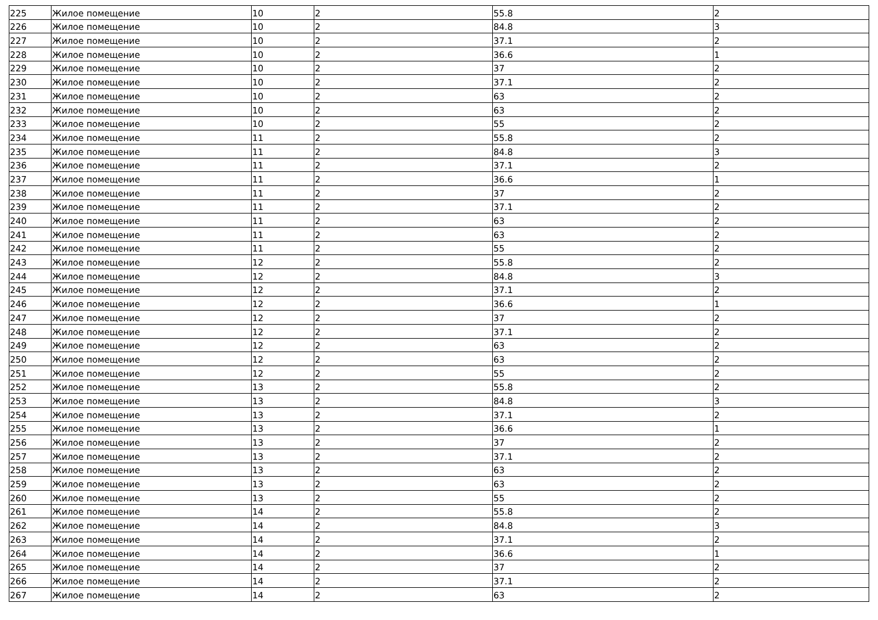| 225 | Жилое помещение | 10 | 2 | 55.8 | 2 |
| 226 | Жилое помещение | 10 | 2 | 84.8 | 3 |
| 227 | Жилое помещение | 10 | 2 | 37.1 | 2 |
| 228 | Жилое помещение | 10 | 2 | 36.6 | 1 |
| 229 | Жилое помещение | 10 | 2 | 37 | 2 |
| 230 | Жилое помещение | 10 | 2 | 37.1 | 2 |
| 231 | Жилое помещение | 10 | 2 | 63 | 2 |
| 232 | Жилое помещение | 10 | 2 | 63 | 2 |
| 233 | Жилое помещение | 10 | 2 | 55 | 2 |
| 234 | Жилое помещение | 11 | 2 | 55.8 | 2 |
| 235 | Жилое помещение | 11 | 2 | 84.8 | 3 |
| 236 | Жилое помещение | 11 | 2 | 37.1 | 2 |
| 237 | Жилое помещение | 11 | 2 | 36.6 | 1 |
| 238 | Жилое помещение | 11 | 2 | 37 | 2 |
| 239 | Жилое помещение | 11 | 2 | 37.1 | 2 |
| 240 | Жилое помещение | 11 | 2 | 63 | 2 |
| 241 | Жилое помещение | 11 | 2 | 63 | 2 |
| 242 | Жилое помещение | 11 | 2 | 55 | 2 |
| 243 | Жилое помещение | 12 | 2 | 55.8 | 2 |
| 244 | Жилое помещение | 12 | 2 | 84.8 | 3 |
| 245 | Жилое помещение | 12 | 2 | 37.1 | 2 |
| 246 | Жилое помещение | 12 | 2 | 36.6 | 1 |
| 247 | Жилое помещение | 12 | 2 | 37 | 2 |
| 248 | Жилое помещение | 12 | 2 | 37.1 | 2 |
| 249 | Жилое помещение | 12 | 2 | 63 | 2 |
| 250 | Жилое помещение | 12 | 2 | 63 | 2 |
| 251 | Жилое помещение | 12 | 2 | 55 | 2 |
| 252 | Жилое помещение | 13 | 2 | 55.8 | 2 |
| 253 | Жилое помещение | 13 | 2 | 84.8 | 3 |
| 254 | Жилое помещение | 13 | 2 | 37.1 | 2 |
| 255 | Жилое помещение | 13 | 2 | 36.6 | 1 |
| 256 | Жилое помещение | 13 | 2 | 37 | 2 |
| 257 | Жилое помещение | 13 | 2 | 37.1 | 2 |
| 258 | Жилое помещение | 13 | 2 | 63 | 2 |
| 259 | Жилое помещение | 13 | 2 | 63 | 2 |
| 260 | Жилое помещение | 13 | 2 | 55 | 2 |
| 261 | Жилое помещение | 14 | 2 | 55.8 | 2 |
| 262 | Жилое помещение | 14 | 2 | 84.8 | 3 |
| 263 | Жилое помещение | 14 | 2 | 37.1 | 2 |
| 264 | Жилое помещение | 14 | 2 | 36.6 | 1 |
| 265 | Жилое помещение | 14 | 2 | 37 | 2 |
| 266 | Жилое помещение | 14 | 2 | 37.1 | 2 |
| 267 | Жилое помещение | 14 | 2 | 63 | 2 |